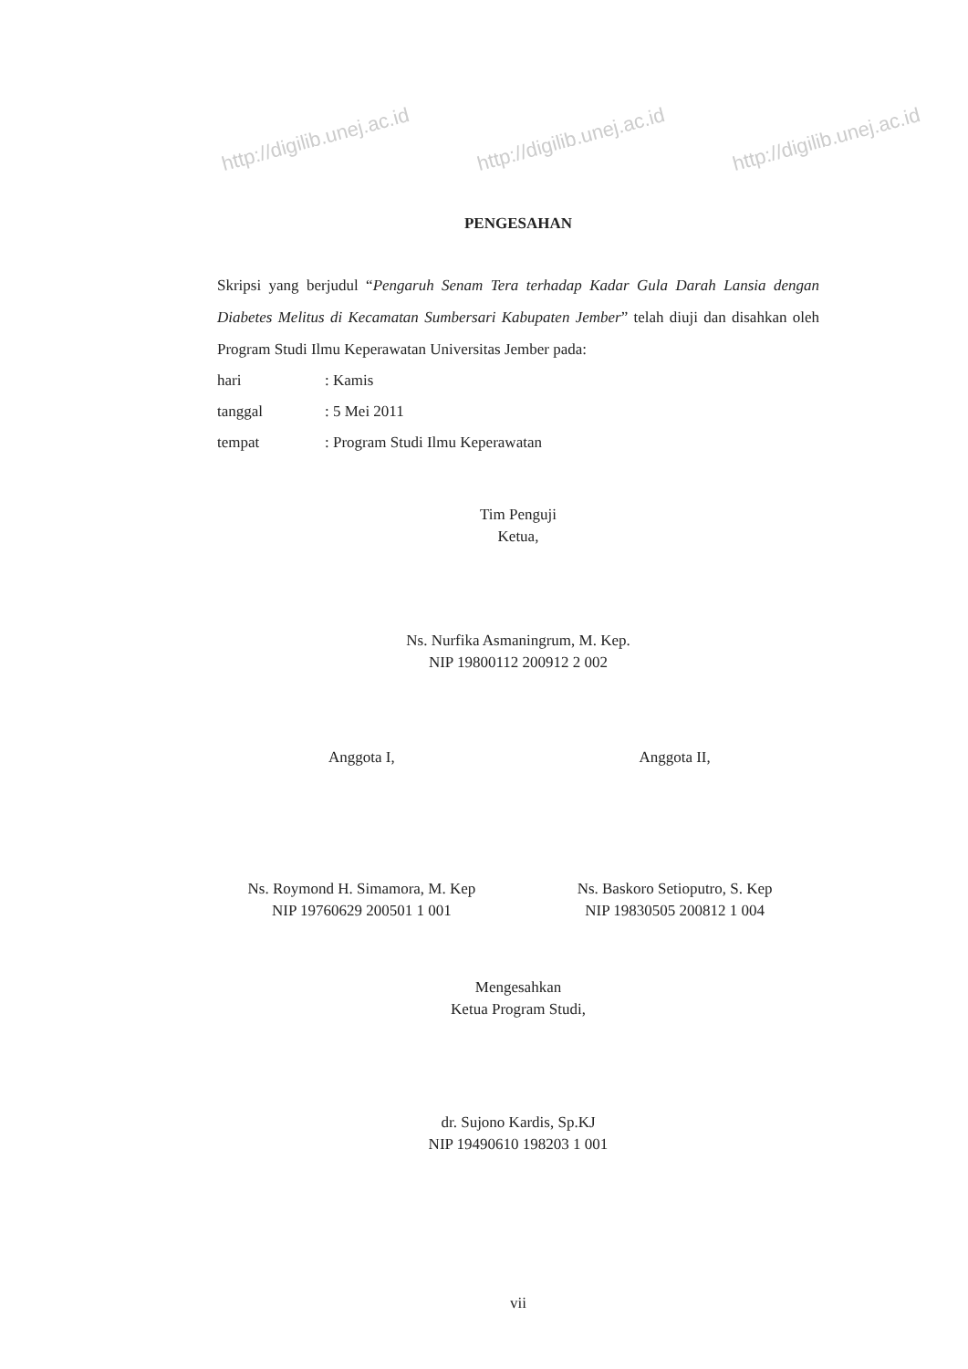http://digilib.unej.ac.id http://digilib.unej.ac.id http://digilib.unej.ac.id
PENGESAHAN
Skripsi yang berjudul “Pengaruh Senam Tera terhadap Kadar Gula Darah Lansia dengan Diabetes Melitus di Kecamatan Sumbersari Kabupaten Jember” telah diuji dan disahkan oleh Program Studi Ilmu Keperawatan Universitas Jember pada:
hari: Kamis
tanggal: 5 Mei 2011
tempat: Program Studi Ilmu Keperawatan
Tim Penguji
Ketua,
Ns. Nurfika Asmaningrum, M. Kep.
NIP 19800112 200912 2 002
Anggota I,
Ns. Roymond H. Simamora, M. Kep
NIP 19760629 200501 1 001
Anggota II,
Ns. Baskoro Setioputro, S. Kep
NIP 19830505 200812 1 004
Mengesahkan
Ketua Program Studi,
dr. Sujono Kardis, Sp.KJ
NIP 19490610 198203 1 001
vii